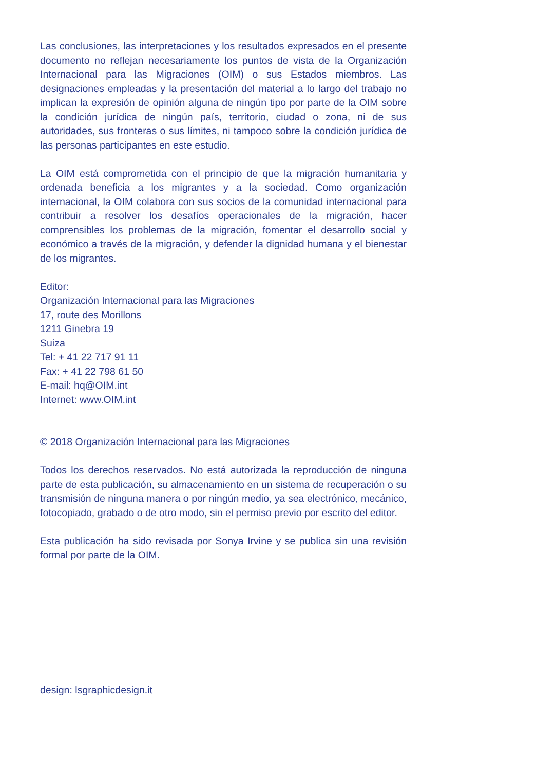Las conclusiones, las interpretaciones y los resultados expresados en el presente documento no reflejan necesariamente los puntos de vista de la Organización Internacional para las Migraciones (OIM) o sus Estados miembros. Las designaciones empleadas y la presentación del material a lo largo del trabajo no implican la expresión de opinión alguna de ningún tipo por parte de la OIM sobre la condición jurídica de ningún país, territorio, ciudad o zona, ni de sus autoridades, sus fronteras o sus límites, ni tampoco sobre la condición jurídica de las personas participantes en este estudio.
La OIM está comprometida con el principio de que la migración humanitaria y ordenada beneficia a los migrantes y a la sociedad. Como organización internacional, la OIM colabora con sus socios de la comunidad internacional para contribuir a resolver los desafíos operacionales de la migración, hacer comprensibles los problemas de la migración, fomentar el desarrollo social y económico a través de la migración, y defender la dignidad humana y el bienestar de los migrantes.
Editor:
Organización Internacional para las Migraciones
17, route des Morillons
1211 Ginebra 19
Suiza
Tel: + 41 22 717 91 11
Fax: + 41 22 798 61 50
E-mail: hq@OIM.int
Internet: www.OIM.int
© 2018 Organización Internacional para las Migraciones
Todos los derechos reservados. No está autorizada la reproducción de ninguna parte de esta publicación, su almacenamiento en un sistema de recuperación o su transmisión de ninguna manera o por ningún medio, ya sea electrónico, mecánico, fotocopiado, grabado o de otro modo, sin el permiso previo por escrito del editor.
Esta publicación ha sido revisada por Sonya Irvine y se publica sin una revisión formal por parte de la OIM.
design: lsgraphicdesign.it